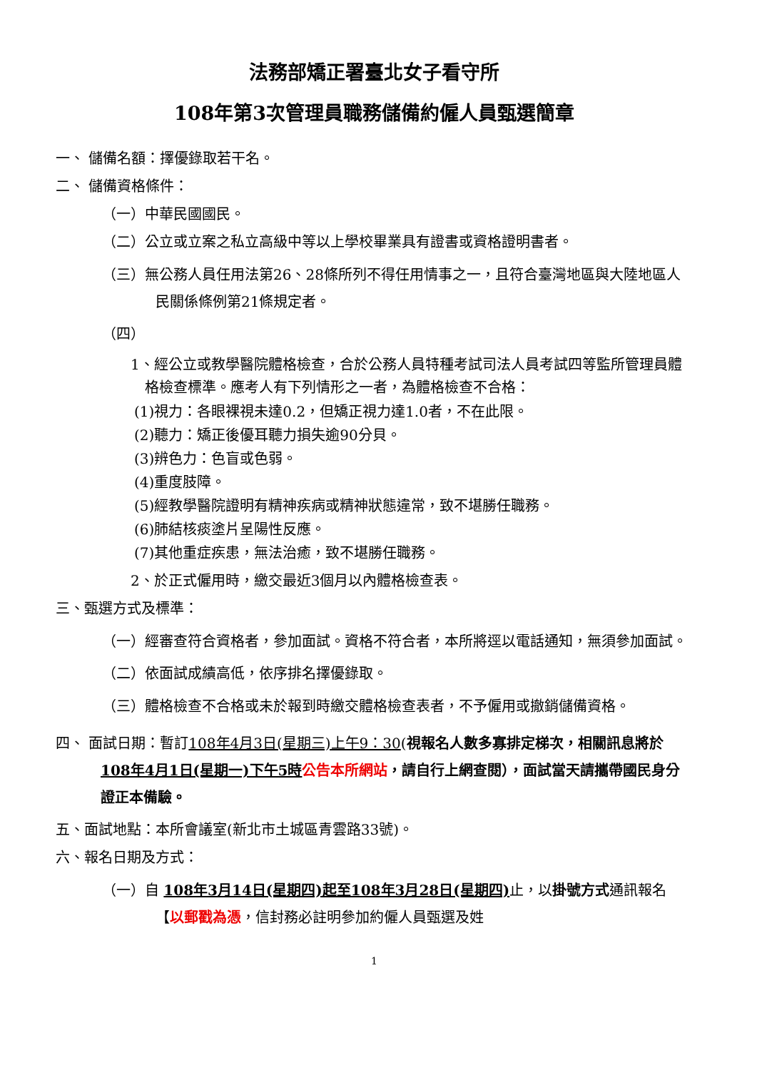法務部矯正署臺北女子看守所
108年第3次管理員職務儲備約僱人員甄選簡章
一、 儲備名額：擇優錄取若干名。
二、 儲備資格條件：
（一）中華民國國民。
（二）公立或立案之私立高級中等以上學校畢業具有證書或資格證明書者。
（三）無公務人員任用法第26、28條所列不得任用情事之一，且符合臺灣地區與大陸地區人民關係條例第21條規定者。
（四）
1、經公立或教學醫院體格檢查，合於公務人員特種考試司法人員考試四等監所管理員體格檢查標準。應考人有下列情形之一者，為體格檢查不合格：
(1)視力：各眼裸視未達0.2，但矯正視力達1.0者，不在此限。
(2)聽力：矯正後優耳聽力損失逾90分貝。
(3)辨色力：色盲或色弱。
(4)重度肢障。
(5)經教學醫院證明有精神疾病或精神狀態違常，致不堪勝任職務。
(6)肺結核痰塗片呈陽性反應。
(7)其他重症疾患，無法治癒，致不堪勝任職務。
2、於正式僱用時，繳交最近3個月以內體格檢查表。
三、甄選方式及標準：
（一）經審查符合資格者，參加面試。資格不符合者，本所將逕以電話通知，無須參加面試。
（二）依面試成績高低，依序排名擇優錄取。
（三）體格檢查不合格或未於報到時繳交體格檢查表者，不予僱用或撤銷儲備資格。
四、 面試日期：暫訂108年4月3日(星期三)上午9：30(視報名人數多寡排定梯次，相關訊息將於108年4月1日(星期一)下午5時 公告本所網站，請自行上網查閱），面試當天請攜帶國民身分證正本備驗。
五、面試地點：本所會議室(新北市土城區青雲路33號)。
六、報名日期及方式：
（一）自 108年3月14日(星期四)起至108年3月28日(星期四) 止，以掛號方式通訊報名【以郵戳為憑，信封務必註明參加約僱人員甄選及姓
1